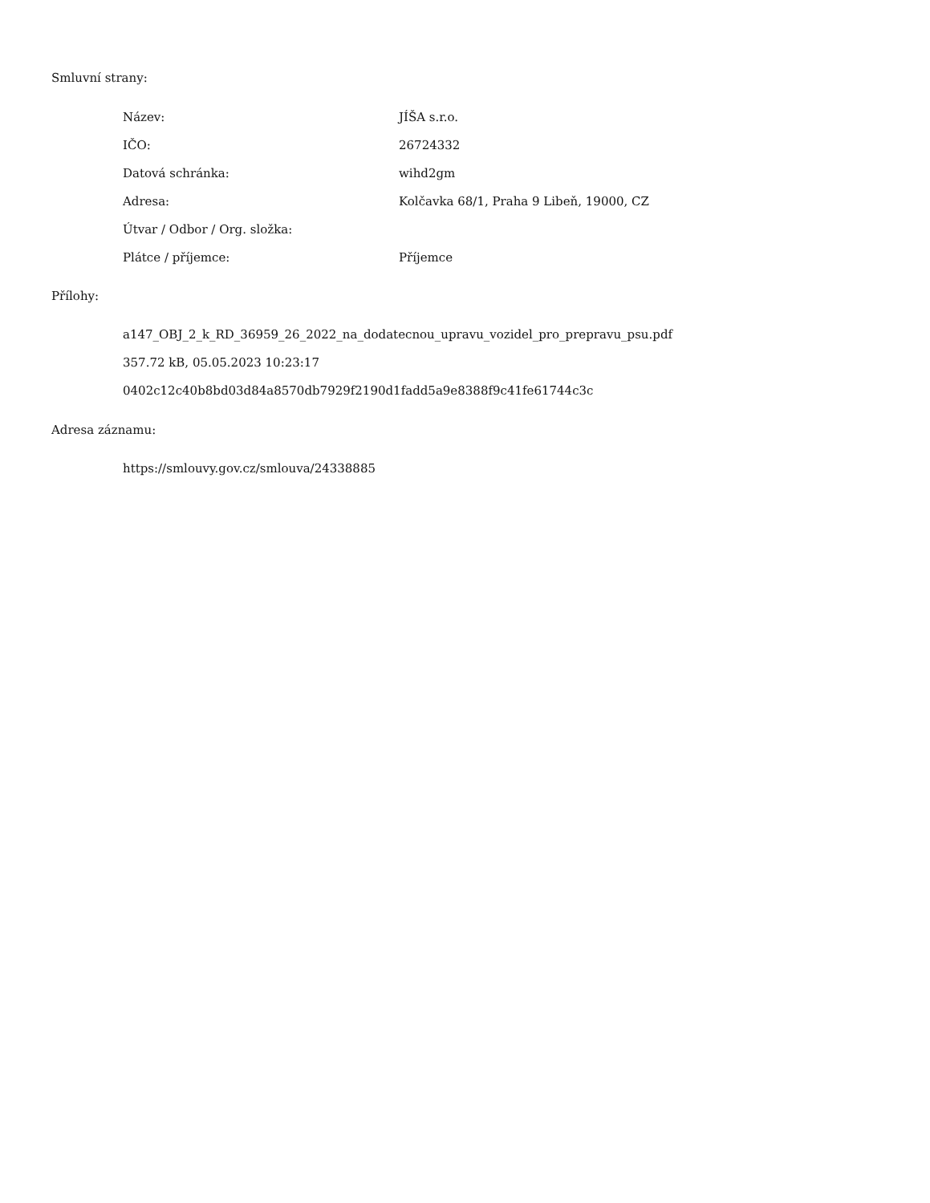Smluvní strany:
| Název: | JÍŠA s.r.o. |
| IČO: | 26724332 |
| Datová schránka: | wihd2gm |
| Adresa: | Kolčavka 68/1, Praha 9 Libeň, 19000, CZ |
| Útvar / Odbor / Org. složka: | |
| Plátce / příjemce: | Příjemce |
Přílohy:
a147_OBJ_2_k_RD_36959_26_2022_na_dodatecnou_upravu_vozidel_pro_prepravu_psu.pdf
357.72 kB, 05.05.2023 10:23:17
0402c12c40b8bd03d84a8570db7929f2190d1fadd5a9e8388f9c41fe61744c3c
Adresa záznamu:
https://smlouvy.gov.cz/smlouva/24338885